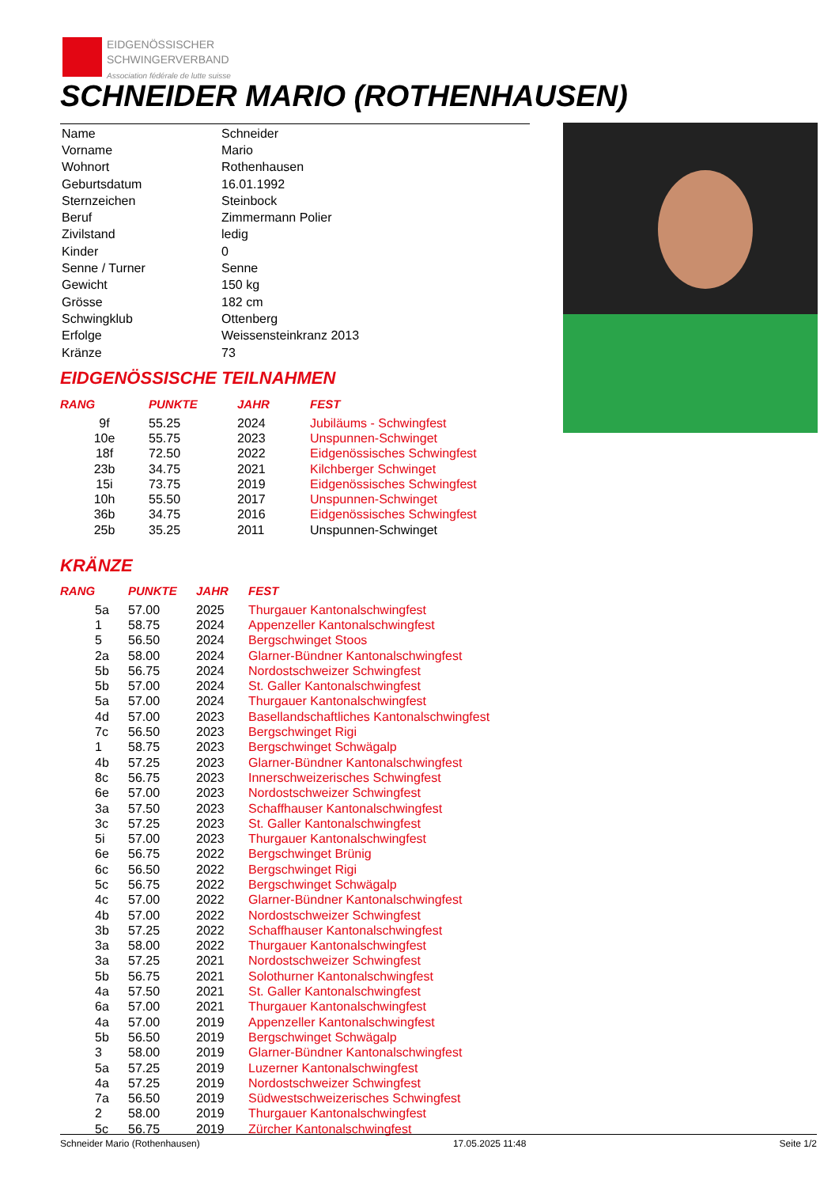EIDGENÖSSISCHER
SCHWINGERVERBAND
Association fédérale de lutte suisse
SCHNEIDER MARIO (ROTHENHAUSEN)
| Name | Schneider |
| Vorname | Mario |
| Wohnort | Rothenhausen |
| Geburtsdatum | 16.01.1992 |
| Sternzeichen | Steinbock |
| Beruf | Zimmermann Polier |
| Zivilstand | ledig |
| Kinder | 0 |
| Senne / Turner | Senne |
| Gewicht | 150 kg |
| Grösse | 182 cm |
| Schwingklub | Ottenberg |
| Erfolge | Weissensteinkranz 2013 |
| Kränze | 73 |
EIDGENÖSSISCHE TEILNAHMEN
| RANG | PUNKTE | JAHR | FEST |
| --- | --- | --- | --- |
| 9f | 55.25 | 2024 | Jubiläums - Schwingfest |
| 10e | 55.75 | 2023 | Unspunnen-Schwinget |
| 18f | 72.50 | 2022 | Eidgenössisches Schwingfest |
| 23b | 34.75 | 2021 | Kilchberger Schwinget |
| 15i | 73.75 | 2019 | Eidgenössisches Schwingfest |
| 10h | 55.50 | 2017 | Unspunnen-Schwinget |
| 36b | 34.75 | 2016 | Eidgenössisches Schwingfest |
| 25b | 35.25 | 2011 | Unspunnen-Schwinget |
KRÄNZE
| RANG | PUNKTE | JAHR | FEST |
| --- | --- | --- | --- |
| 5a | 57.00 | 2025 | Thurgauer Kantonalschwingfest |
| 1 | 58.75 | 2024 | Appenzeller Kantonalschwingfest |
| 5 | 56.50 | 2024 | Bergschwinget Stoos |
| 2a | 58.00 | 2024 | Glarner-Bündner Kantonalschwingfest |
| 5b | 56.75 | 2024 | Nordostschweizer Schwingfest |
| 5b | 57.00 | 2024 | St. Galler Kantonalschwingfest |
| 5a | 57.00 | 2024 | Thurgauer Kantonalschwingfest |
| 4d | 57.00 | 2023 | Basellandschaftliches Kantonalschwingfest |
| 7c | 56.50 | 2023 | Bergschwinget Rigi |
| 1 | 58.75 | 2023 | Bergschwinget Schwägalp |
| 4b | 57.25 | 2023 | Glarner-Bündner Kantonalschwingfest |
| 8c | 56.75 | 2023 | Innerschweizerisches Schwingfest |
| 6e | 57.00 | 2023 | Nordostschweizer Schwingfest |
| 3a | 57.50 | 2023 | Schaffhauser Kantonalschwingfest |
| 3c | 57.25 | 2023 | St. Galler Kantonalschwingfest |
| 5i | 57.00 | 2023 | Thurgauer Kantonalschwingfest |
| 6e | 56.75 | 2022 | Bergschwinget Brünig |
| 6c | 56.50 | 2022 | Bergschwinget Rigi |
| 5c | 56.75 | 2022 | Bergschwinget Schwägalp |
| 4c | 57.00 | 2022 | Glarner-Bündner Kantonalschwingfest |
| 4b | 57.00 | 2022 | Nordostschweizer Schwingfest |
| 3b | 57.25 | 2022 | Schaffhauser Kantonalschwingfest |
| 3a | 58.00 | 2022 | Thurgauer Kantonalschwingfest |
| 3a | 57.25 | 2021 | Nordostschweizer Schwingfest |
| 5b | 56.75 | 2021 | Solothurner Kantonalschwingfest |
| 4a | 57.50 | 2021 | St. Galler Kantonalschwingfest |
| 6a | 57.00 | 2021 | Thurgauer Kantonalschwingfest |
| 4a | 57.00 | 2019 | Appenzeller Kantonalschwingfest |
| 5b | 56.50 | 2019 | Bergschwinget Schwägalp |
| 3 | 58.00 | 2019 | Glarner-Bündner Kantonalschwingfest |
| 5a | 57.25 | 2019 | Luzerner Kantonalschwingfest |
| 4a | 57.25 | 2019 | Nordostschweizer Schwingfest |
| 7a | 56.50 | 2019 | Südwestschweizerisches Schwingfest |
| 2 | 58.00 | 2019 | Thurgauer Kantonalschwingfest |
| 5c | 56.75 | 2019 | Zürcher Kantonalschwingfest |
Schneider Mario (Rothenhausen) 17.05.2025 11:48 Seite 1/2